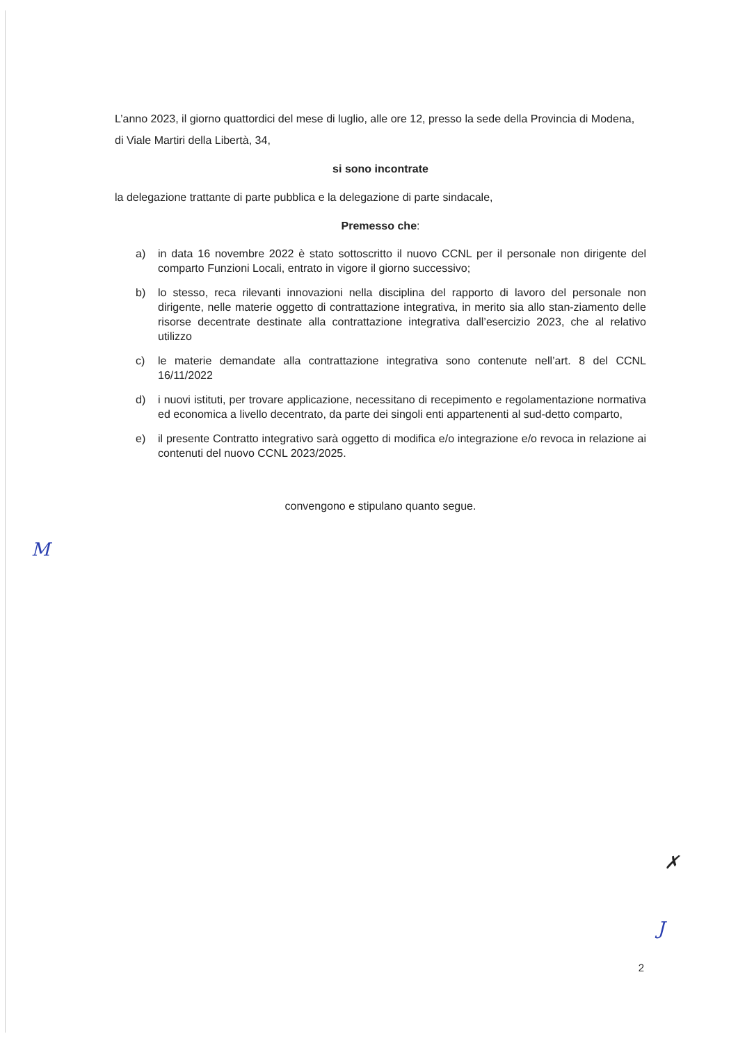L’anno 2023, il giorno quattordici del mese di luglio, alle ore 12, presso la sede della Provincia di Modena, di Viale Martiri della Libertà, 34,
si sono incontrate
la delegazione trattante di parte pubblica e la delegazione di parte sindacale,
Premesso che:
a) in data 16 novembre 2022 è stato sottoscritto il nuovo CCNL per il personale non dirigente del comparto Funzioni Locali, entrato in vigore il giorno successivo;
b) lo stesso, reca rilevanti innovazioni nella disciplina del rapporto di lavoro del personale non dirigente, nelle materie oggetto di contrattazione integrativa, in merito sia allo stan-ziamento delle risorse decentrate destinate alla contrattazione integrativa dall’esercizio 2023, che al relativo utilizzo
c) le materie demandate alla contrattazione integrativa sono contenute nell’art. 8 del CCNL 16/11/2022
d) i nuovi istituti, per trovare applicazione, necessitano di recepimento e regolamentazione normativa ed economica a livello decentrato, da parte dei singoli enti appartenenti al sud-detto comparto,
e) il presente Contratto integrativo sarà oggetto di modifica e/o integrazione e/o revoca in relazione ai contenuti del nuovo CCNL 2023/2025.
convengono e stipulano quanto segue.
M
✗
J
2